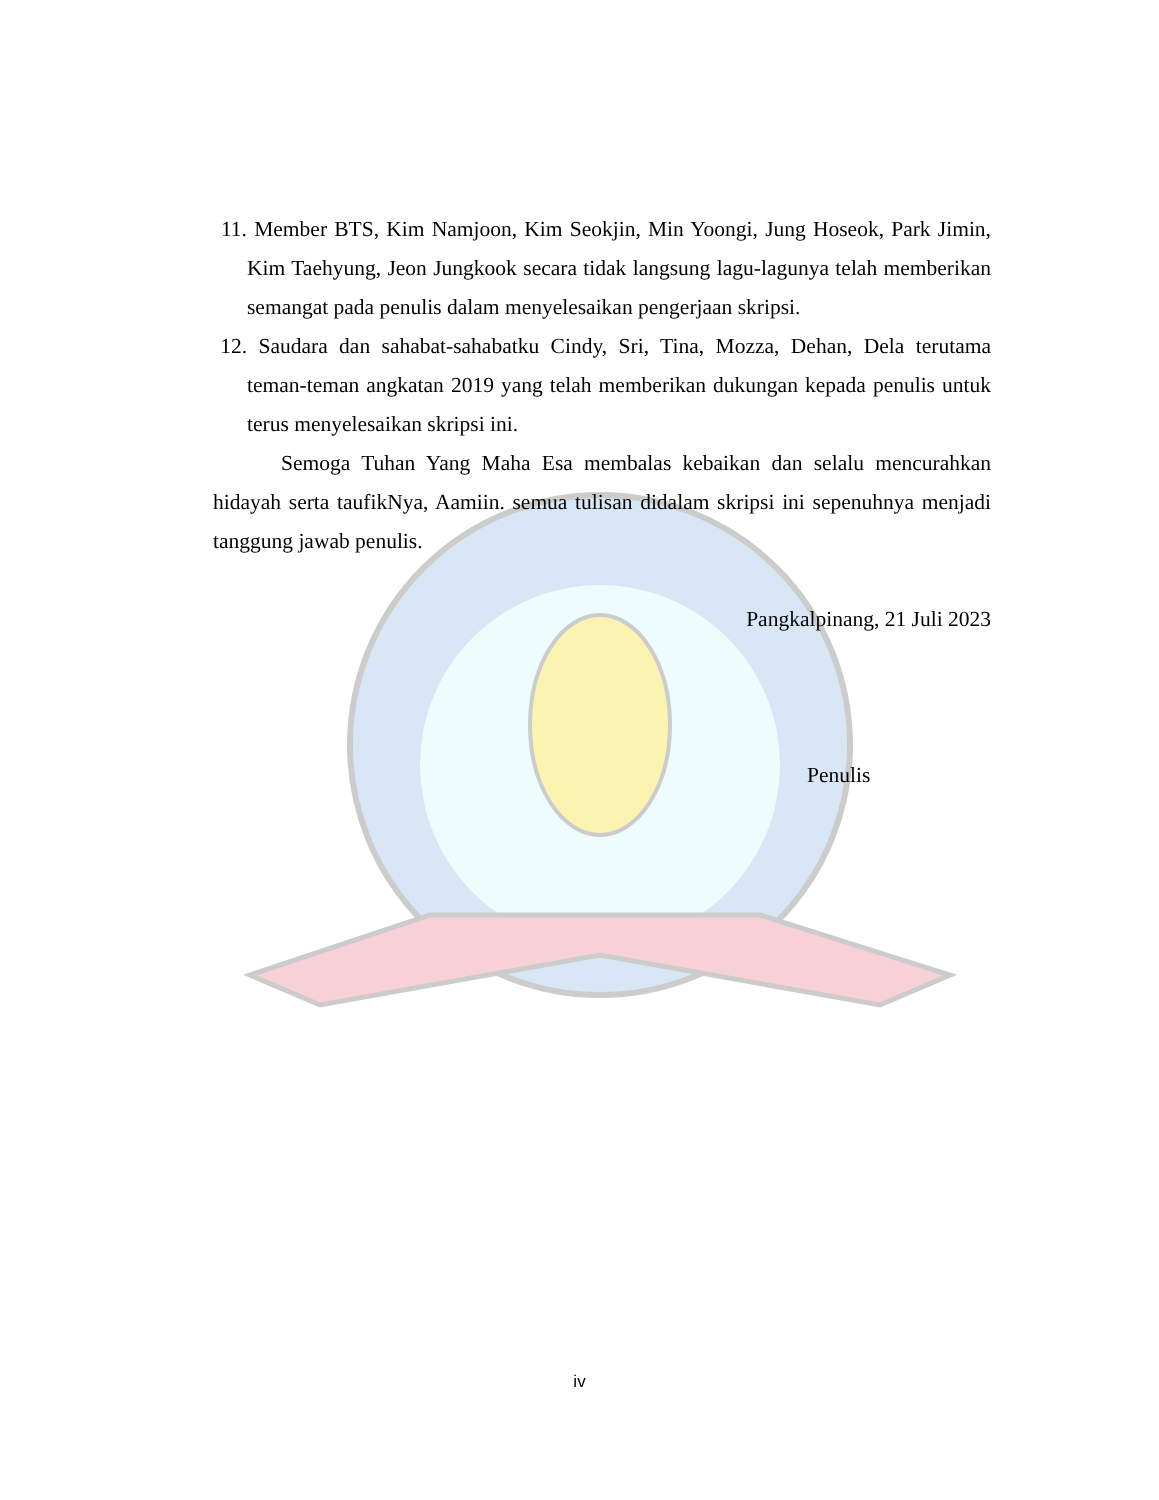11. Member BTS, Kim Namjoon, Kim Seokjin, Min Yoongi, Jung Hoseok, Park Jimin, Kim Taehyung, Jeon Jungkook secara tidak langsung lagu-lagunya telah memberikan semangat pada penulis dalam menyelesaikan pengerjaan skripsi.
12. Saudara dan sahabat-sahabatku Cindy, Sri, Tina, Mozza, Dehan, Dela terutama teman-teman angkatan 2019 yang telah memberikan dukungan kepada penulis untuk terus menyelesaikan skripsi ini.
Semoga Tuhan Yang Maha Esa membalas kebaikan dan selalu mencurahkan hidayah serta taufikNya, Aamiin. semua tulisan didalam skripsi ini sepenuhnya menjadi tanggung jawab penulis.
Pangkalpinang, 21 Juli 2023
Penulis
iv